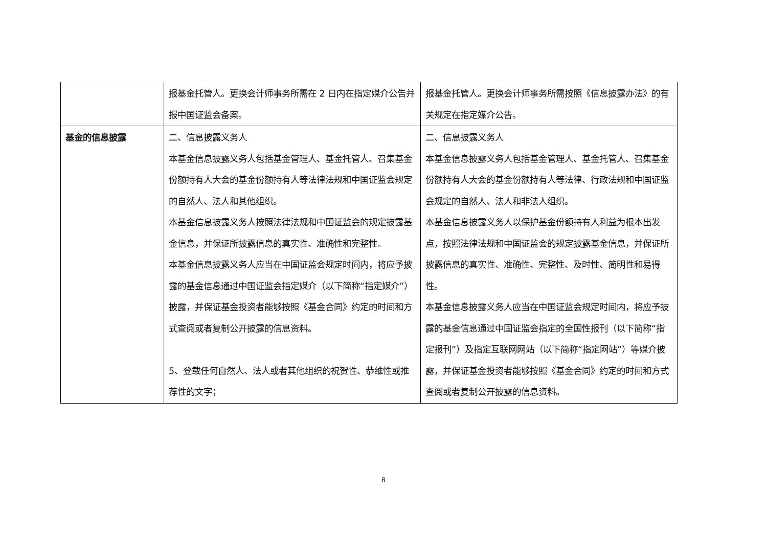| | 报基金托管人。更换会计师事务所需在 2 日内在指定媒介公告并报中国证监会备案。 | 报基金托管人。更换会计师事务所需按照《信息披露办法》的有关规定在指定媒介公告。 |
| 基金的信息披露 | 二、信息披露义务人 本基金信息披露义务人包括基金管理人、基金托管人、召集基金份额持有人大会的基金份额持有人等法律法规和中国证监会规定的自然人、法人和其他组织。 本基金信息披露义务人按照法律法规和中国证监会的规定披露基金信息，并保证所披露信息的真实性、准确性和完整性。 本基金信息披露义务人应当在中国证监会规定时间内，将应予披露的基金信息通过中国证监会指定媒介（以下简称“指定媒介”）披露，并保证基金投资者能够按照《基金合同》约定的时间和方式查阅或者复制公开披露的信息资料。 5、登载任何自然人、法人或者其他组织的祝贺性、恭维性或推荐性的文字； | 二、信息披露义务人 本基金信息披露义务人包括基金管理人、基金托管人、召集基金份额持有人大会的基金份额持有人等法律、行政法规和中国证监会规定的自然人、法人和非法人组织。 本基金信息披露义务人以保护基金份额持有人利益为根本出发点，按照法律法规和中国证监会的规定披露基金信息，并保证所披露信息的真实性、准确性、完整性、及时性、简明性和易得性。 本基金信息披露义务人应当在中国证监会规定时间内，将应予披露的基金信息通过中国证监会指定的全国性报刊（以下简称“指定报刊”）及指定互联网网站（以下简称“指定网站”）等媒介披露，并保证基金投资者能够按照《基金合同》约定的时间和方式查阅或者复制公开披露的信息资料。 |
8